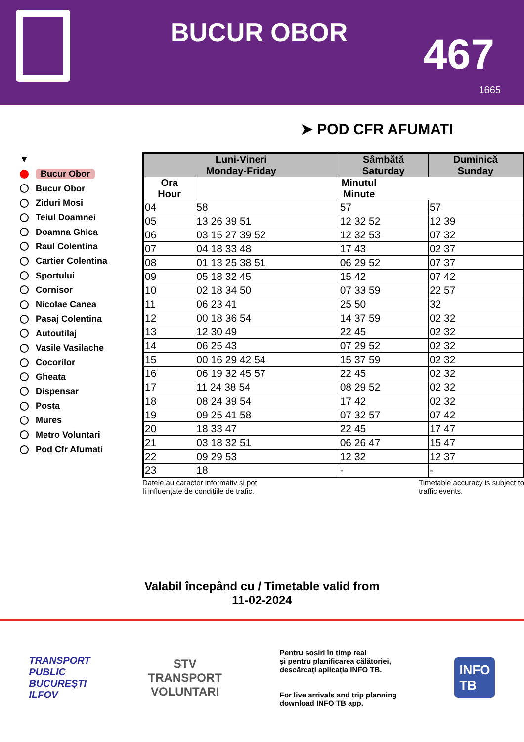BUCUR OBOR 467
1665
➤ POD CFR AFUMATI
▼
Bucur Obor
Bucur Obor
Ziduri Mosi
Teiul Doamnei
Doamna Ghica
Raul Colentina
Cartier Colentina
Sportului
Cornisor
Nicolae Canea
Pasaj Colentina
Autoutilaj
Vasile Vasilache
Cocorilor
Gheata
Dispensar
Posta
Mures
Metro Voluntari
Pod Cfr Afumati
| Luni-Vineri Monday-Friday | | Sâmbătă Saturday | Duminică Sunday |
| --- | --- | --- | --- |
| Ora Hour | Minutul Minute | | |
| 04 | 58 | 57 | 57 |
| 05 | 13 26 39 51 | 12 32 52 | 12 39 |
| 06 | 03 15 27 39 52 | 12 32 53 | 07 32 |
| 07 | 04 18 33 48 | 17 43 | 02 37 |
| 08 | 01 13 25 38 51 | 06 29 52 | 07 37 |
| 09 | 05 18 32 45 | 15 42 | 07 42 |
| 10 | 02 18 34 50 | 07 33 59 | 22 57 |
| 11 | 06 23 41 | 25 50 | 32 |
| 12 | 00 18 36 54 | 14 37 59 | 02 32 |
| 13 | 12 30 49 | 22 45 | 02 32 |
| 14 | 06 25 43 | 07 29 52 | 02 32 |
| 15 | 00 16 29 42 54 | 15 37 59 | 02 32 |
| 16 | 06 19 32 45 57 | 22 45 | 02 32 |
| 17 | 11 24 38 54 | 08 29 52 | 02 32 |
| 18 | 08 24 39 54 | 17 42 | 02 32 |
| 19 | 09 25 41 58 | 07 32 57 | 07 42 |
| 20 | 18 33 47 | 22 45 | 17 47 |
| 21 | 03 18 32 51 | 06 26 47 | 15 47 |
| 22 | 09 29 53 | 12 32 | 12 37 |
| 23 | 18 | - | - |
Datele au caracter informativ și pot
fi influențate de condițiile de trafic.
Timetable accuracy is subject to
traffic events.
Valabil începând cu / Timetable valid from
11-02-2024
TRANSPORT
PUBLIC
BUCUREȘTI
ILFOV
STV
TRANSPORT
VOLUNTARI
Pentru sosiri în timp real
și pentru planificarea călătoriei,
descărcați aplicația INFO TB.
For live arrivals and trip planning
download INFO TB app.
INFO
TB